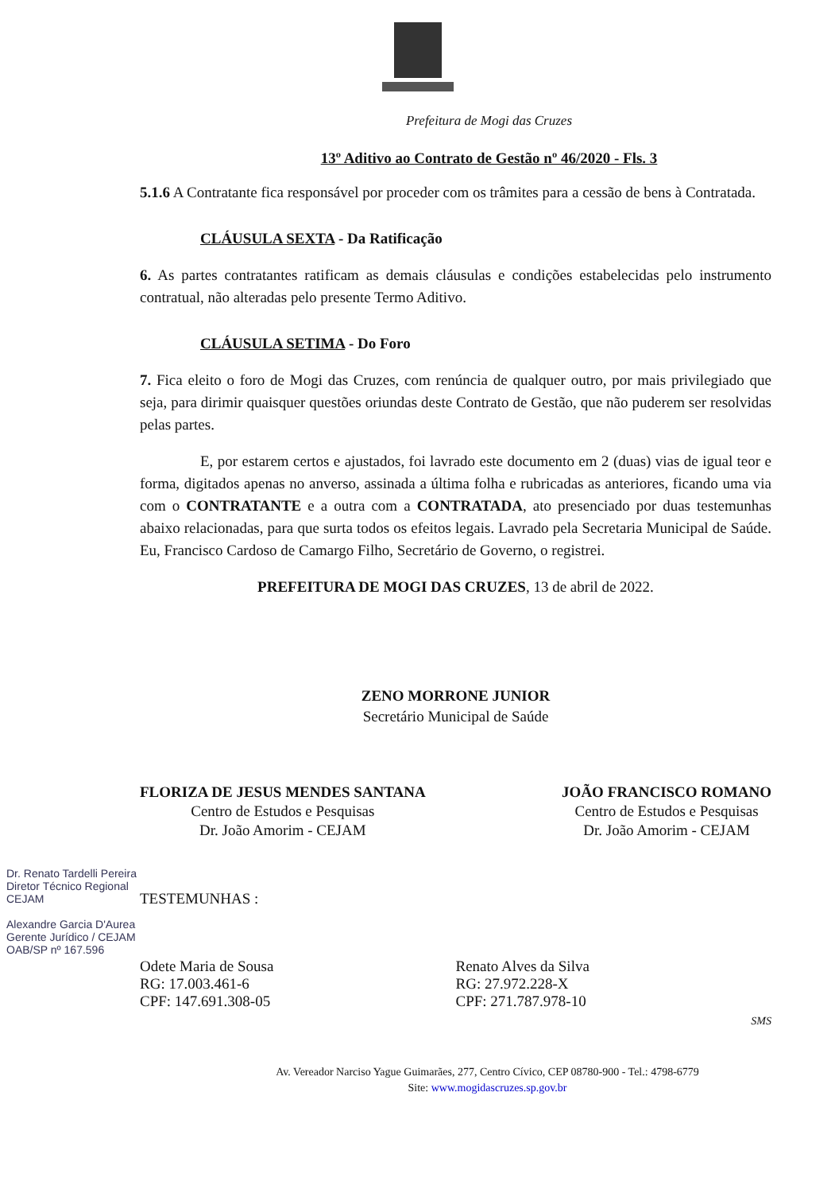Prefeitura de Mogi das Cruzes
13º Aditivo ao Contrato de Gestão nº 46/2020 - Fls. 3
5.1.6 A Contratante fica responsável por proceder com os trâmites para a cessão de bens à Contratada.
CLÁUSULA SEXTA - Da Ratificação
6. As partes contratantes ratificam as demais cláusulas e condições estabelecidas pelo instrumento contratual, não alteradas pelo presente Termo Aditivo.
CLÁUSULA SETIMA - Do Foro
7. Fica eleito o foro de Mogi das Cruzes, com renúncia de qualquer outro, por mais privilegiado que seja, para dirimir quaisquer questões oriundas deste Contrato de Gestão, que não puderem ser resolvidas pelas partes.
E, por estarem certos e ajustados, foi lavrado este documento em 2 (duas) vias de igual teor e forma, digitados apenas no anverso, assinada a última folha e rubricadas as anteriores, ficando uma via com o CONTRATANTE e a outra com a CONTRATADA, ato presenciado por duas testemunhas abaixo relacionadas, para que surta todos os efeitos legais. Lavrado pela Secretaria Municipal de Saúde. Eu, Francisco Cardoso de Camargo Filho, Secretário de Governo, o registrei.
PREFEITURA DE MOGI DAS CRUZES, 13 de abril de 2022.
ZENO MORRONE JUNIOR
Secretário Municipal de Saúde
FLORIZA DE JESUS MENDES SANTANA
Centro de Estudos e Pesquisas
Dr. João Amorim - CEJAM
JOÃO FRANCISCO ROMANO
Centro de Estudos e Pesquisas
Dr. João Amorim - CEJAM
TESTEMUNHAS :
Odete Maria de Sousa
RG: 17.003.461-6
CPF: 147.691.308-05
Renato Alves da Silva
RG: 27.972.228-X
CPF: 271.787.978-10
SMS
Av. Vereador Narciso Yague Guimarães, 277, Centro Cívico, CEP 08780-900 - Tel.: 4798-6779
Site: www.mogidascruzes.sp.gov.br
Dr. Renato Tardelli Pereira
Diretor Técnico Regional
CEJAM
Alexandre Garcia D'Aurea
Gerente Jurídico / CEJAM
OAB/SP nº 167.596